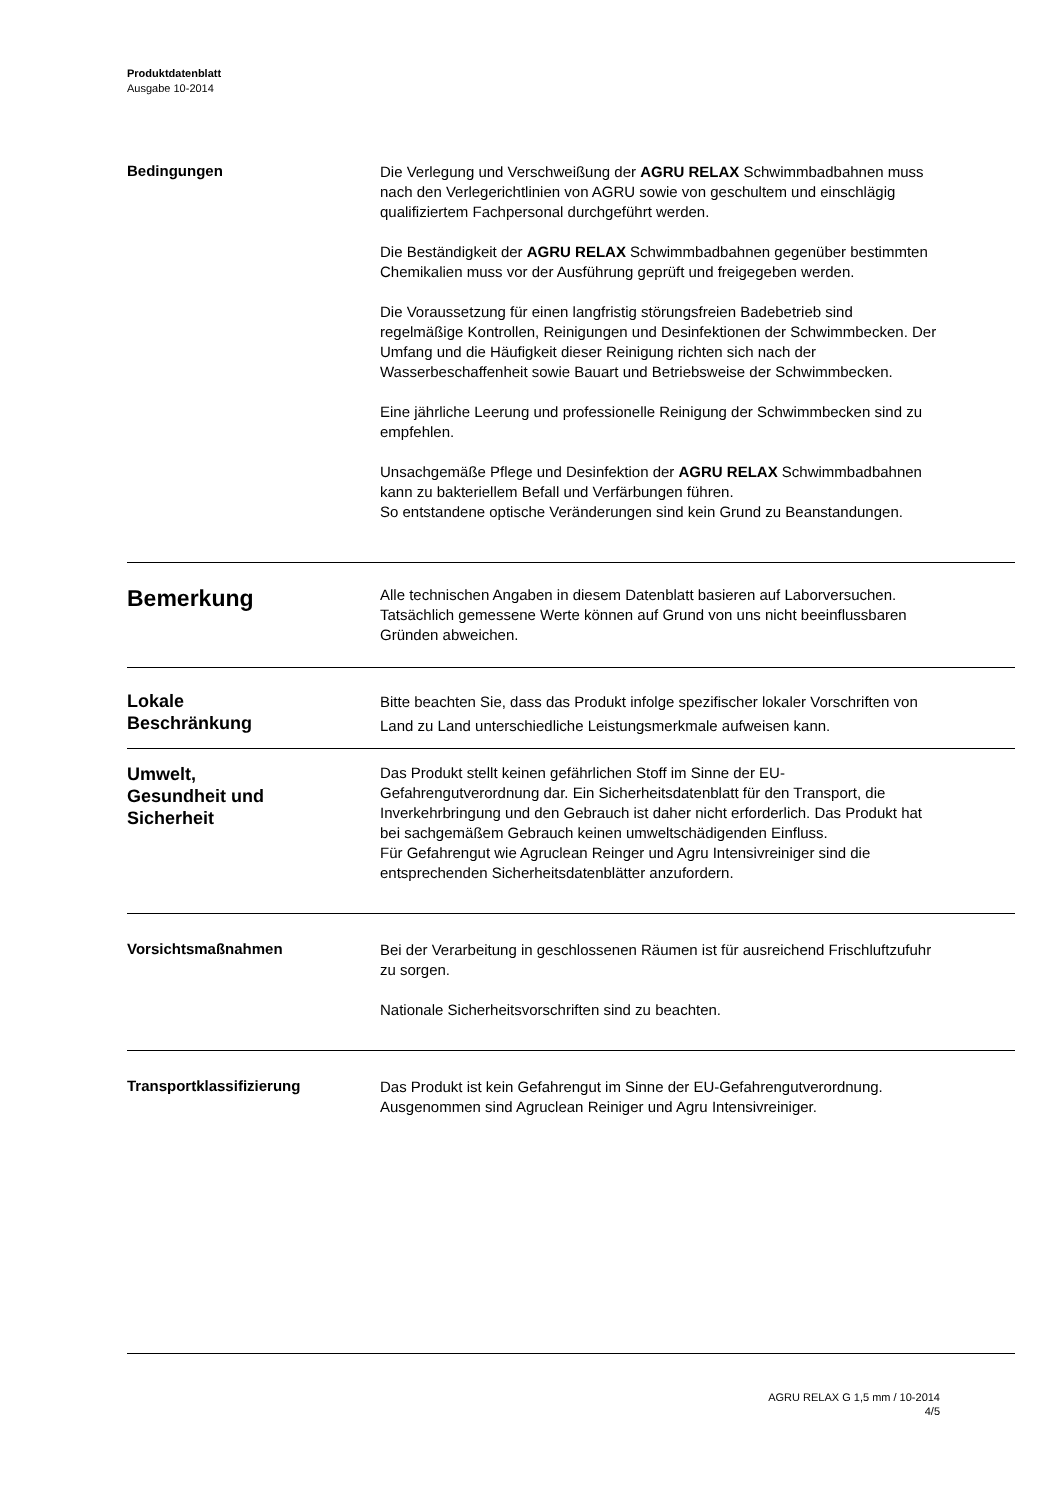Produktdatenblatt
Ausgabe 10-2014
Bedingungen
Die Verlegung und Verschweißung der AGRU RELAX Schwimmbadbahnen muss nach den Verlegerichtlinien von AGRU sowie von geschultem und einschlägig qualifiziertem Fachpersonal durchgeführt werden.
Die Beständigkeit der AGRU RELAX Schwimmbadbahnen gegenüber bestimmten Chemikalien muss vor der Ausführung geprüft und freigegeben werden.
Die Voraussetzung für einen langfristig störungsfreien Badebetrieb sind regelmäßige Kontrollen, Reinigungen und Desinfektionen der Schwimmbecken. Der Umfang und die Häufigkeit dieser Reinigung richten sich nach der Wasserbeschaffenheit sowie Bauart und Betriebsweise der Schwimmbecken.
Eine jährliche Leerung und professionelle Reinigung der Schwimmbecken sind zu empfehlen.
Unsachgemäße Pflege und Desinfektion der AGRU RELAX Schwimmbadbahnen kann zu bakteriellem Befall und Verfärbungen führen.
So entstandene optische Veränderungen sind kein Grund zu Beanstandungen.
Bemerkung
Alle technischen Angaben in diesem Datenblatt basieren auf Laborversuchen. Tatsächlich gemessene Werte können auf Grund von uns nicht beeinflussbaren Gründen abweichen.
Lokale
Beschränkung
Bitte beachten Sie, dass das Produkt infolge spezifischer lokaler Vorschriften von Land zu Land unterschiedliche Leistungsmerkmale aufweisen kann.
Umwelt,
Gesundheit und
Sicherheit
Das Produkt stellt keinen gefährlichen Stoff im Sinne der EU-Gefahrengutverordnung dar. Ein Sicherheitsdatenblatt für den Transport, die Inverkehrbringung und den Gebrauch ist daher nicht erforderlich. Das Produkt hat bei sachgemäßem Gebrauch keinen umweltschädigenden Einfluss.
Für Gefahrengut wie Agruclean Reinger und Agru Intensivreiniger sind die entsprechenden Sicherheitsdatenblätter anzufordern.
Vorsichtsmaßnahmen
Bei der Verarbeitung in geschlossenen Räumen ist für ausreichend Frischluftzufuhr zu sorgen.
Nationale Sicherheitsvorschriften sind zu beachten.
Transportklassifizierung
Das Produkt ist kein Gefahrengut im Sinne der EU-Gefahrengutverordnung. Ausgenommen sind Agruclean Reiniger und Agru Intensivreiniger.
AGRU RELAX G 1,5 mm / 10-2014
4/5